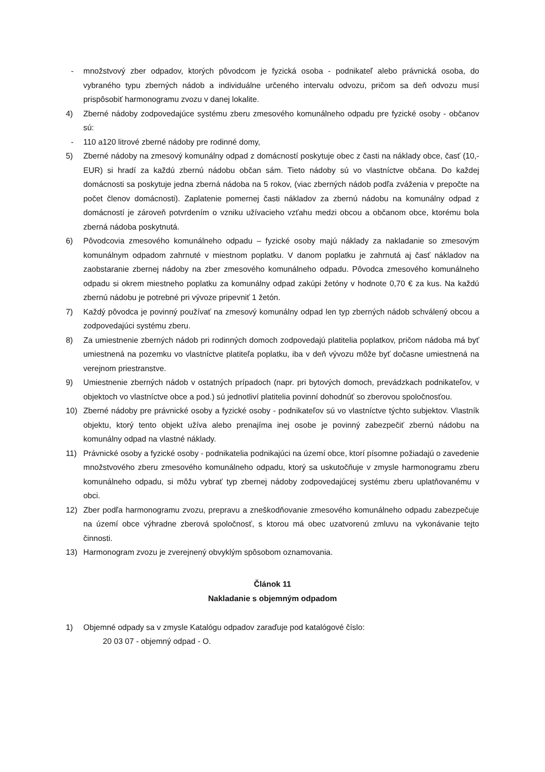- množstvový zber odpadov, ktorých pôvodcom je fyzická osoba - podnikateľ alebo právnická osoba, do vybraného typu zberných nádob a individuálne určeného intervalu odvozu, pričom sa deň odvozu musí prispôsobiť harmonogramu zvozu v danej lokalite.
4) Zberné nádoby zodpovedajúce systému zberu zmesového komunálneho odpadu pre fyzické osoby - občanov sú:
- 110 a120 litrové zberné nádoby pre rodinné domy,
5) Zberné nádoby na zmesový komunálny odpad z domácností poskytuje obec z časti na náklady obce, časť (10,- EUR) si hradí za každú zbernú nádobu občan sám. Tieto nádoby sú vo vlastníctve občana. Do každej domácnosti sa poskytuje jedna zberná nádoba na 5 rokov, (viac zberných nádob podľa zváženia v prepočte na počet členov domácnosti). Zaplatenie pomernej časti nákladov za zbernú nádobu na komunálny odpad z domácností je zároveň potvrdením o vzniku užívacieho vzťahu medzi obcou a občanom obce, ktorému bola zberná nádoba poskytnutá.
6) Pôvodcovia zmesového komunálneho odpadu – fyzické osoby majú náklady za nakladanie so zmesovým komunálnym odpadom zahrnuté v miestnom poplatku. V danom poplatku je zahrnutá aj časť nákladov na zaobstaranie zbernej nádoby na zber zmesového komunálneho odpadu. Pôvodca zmesového komunálneho odpadu si okrem miestneho poplatku za komunálny odpad zakúpi žetóny v hodnote 0,70 € za kus. Na každú zbernú nádobu je potrebné pri vývoze pripevniť 1 žetón.
7) Každý pôvodca je povinný používať na zmesový komunálny odpad len typ zberných nádob schválený obcou a zodpovedajúci systému zberu.
8) Za umiestnenie zberných nádob pri rodinných domoch zodpovedajú platitelia poplatkov, pričom nádoba má byť umiestnená na pozemku vo vlastníctve platiteľa poplatku, iba v deň vývozu môže byť dočasne umiestnená na verejnom priestranstve.
9) Umiestnenie zberných nádob v ostatných prípadoch (napr. pri bytových domoch, prevádzkach podnikateľov, v objektoch vo vlastníctve obce a pod.) sú jednotliví platitelia povinní dohodnúť so zberovou spoločnosťou.
10) Zberné nádoby pre právnické osoby a fyzické osoby - podnikateľov sú vo vlastníctve týchto subjektov. Vlastník objektu, ktorý tento objekt užíva alebo prenajíma inej osobe je povinný zabezpečiť zbernú nádobu na komunálny odpad na vlastné náklady.
11) Právnické osoby a fyzické osoby - podnikatelia podnikajúci na území obce, ktorí písomne požiadajú o zavedenie množstvového zberu zmesového komunálneho odpadu, ktorý sa uskutočňuje v zmysle harmonogramu zberu komunálneho odpadu, si môžu vybrať typ zbernej nádoby zodpovedajúcej systému zberu uplatňovanému v obci.
12) Zber podľa harmonogramu zvozu, prepravu a zneškodňovanie zmesového komunálneho odpadu zabezpečuje na území obce výhradne zberová spoločnosť, s ktorou má obec uzatvorenú zmluvu na vykonávanie tejto činnosti.
13) Harmonogram zvozu je zverejnený obvyklým spôsobom oznamovania.
Článok 11
Nakladanie s objemným odpadom
1) Objemné odpady sa v zmysle Katalógu odpadov zaraďuje pod katalógové číslo:
20 03 07 - objemný odpad - O.